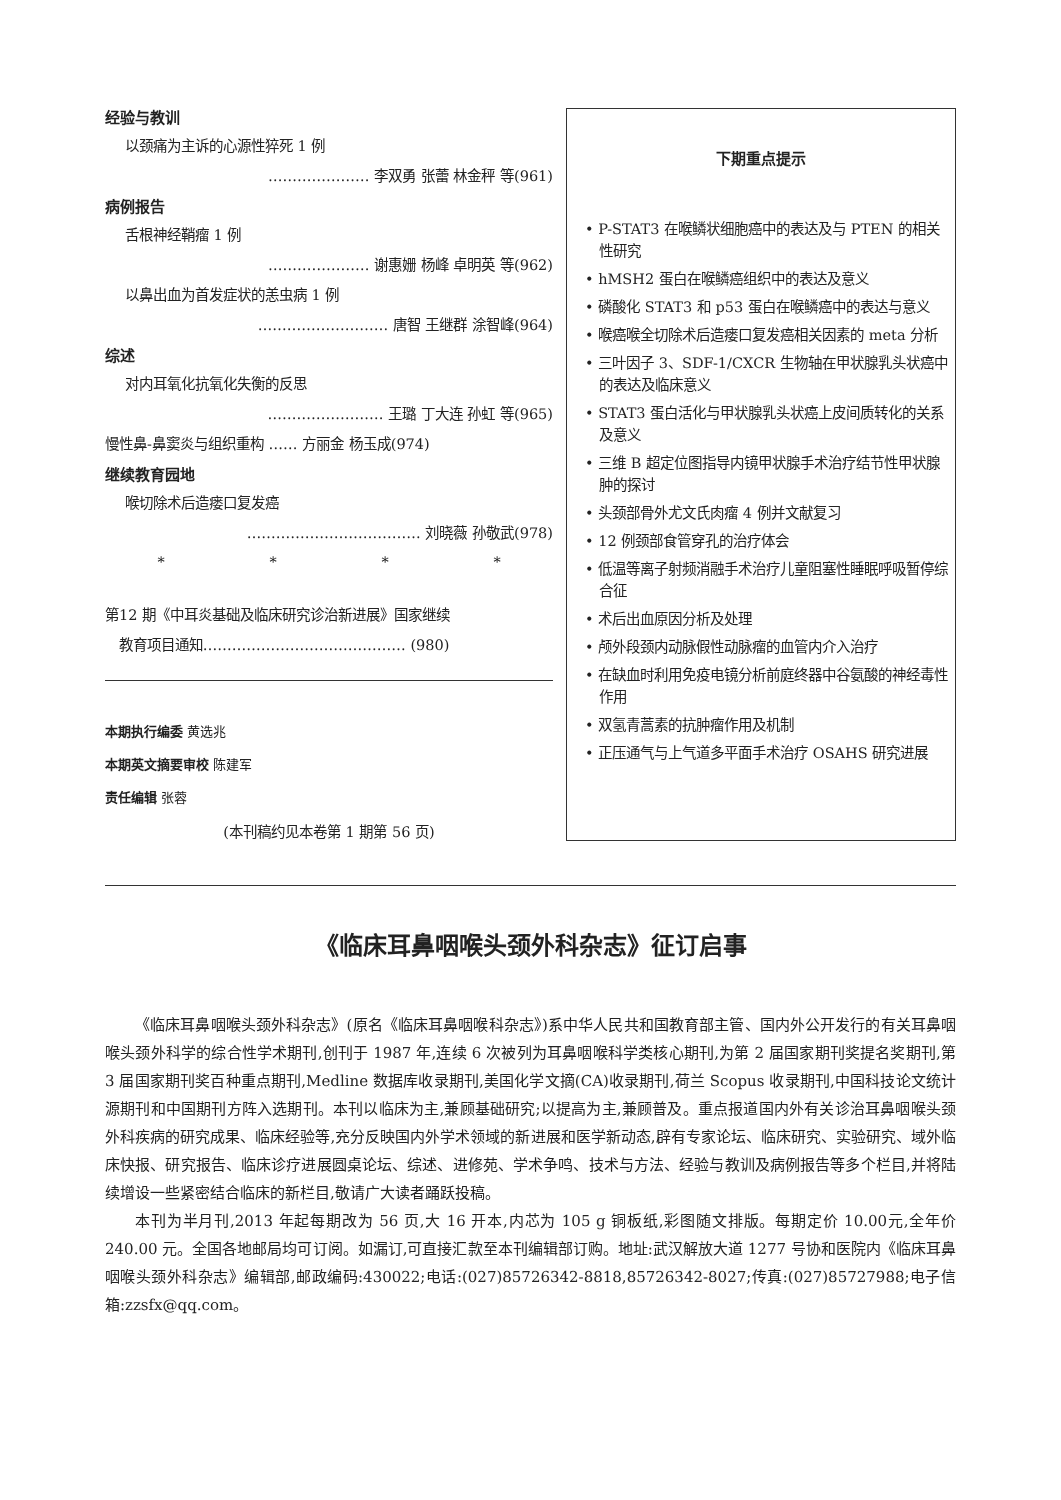经验与教训
以颈痛为主诉的心源性猝死 1 例
………………… 李双勇 张蕾 林金秤 等(961)
病例报告
舌根神经鞘瘤 1 例
………………… 谢惠姗 杨峰 卓明英 等(962)
以鼻出血为首发症状的恙虫病 1 例
……………………… 唐智 王继群 涂智峰(964)
综述
对内耳氧化抗氧化失衡的反思
…………………… 王璐 丁大连 孙虹 等(965)
慢性鼻-鼻窦炎与组织重构 …… 方丽金 杨玉成(974)
继续教育园地
喉切除术后造瘘口复发癌
……………………………… 刘晓薇 孙敬武(978)
* * * *
第12 期《中耳炎基础及临床研究诊治新进展》国家继续
教育项目通知…………………………………… (980)
本期执行编委 黄选兆
本期英文摘要审校 陈建军
责任编辑 张蓉
(本刊稿约见本卷第 1 期第 56 页)
下期重点提示
• P-STAT3 在喉鳞状细胞癌中的表达及与 PTEN 的相关性研究
• hMSH2 蛋白在喉鳞癌组织中的表达及意义
• 磷酸化 STAT3 和 p53 蛋白在喉鳞癌中的表达与意义
• 喉癌喉全切除术后造瘘口复发癌相关因素的 meta 分析
• 三叶因子 3、SDF-1/CXCR 生物轴在甲状腺乳头状癌中的表达及临床意义
• STAT3 蛋白活化与甲状腺乳头状癌上皮间质转化的关系及意义
• 三维 B 超定位图指导内镜甲状腺手术治疗结节性甲状腺肿的探讨
• 头颈部骨外尤文氏肉瘤 4 例并文献复习
• 12 例颈部食管穿孔的治疗体会
• 低温等离子射频消融手术治疗儿童阻塞性睡眠呼吸暂停综合征
• 术后出血原因分析及处理
• 颅外段颈内动脉假性动脉瘤的血管内介入治疗
• 在缺血时利用免疫电镜分析前庭终器中谷氨酸的神经毒性作用
• 双氢青蒿素的抗肿瘤作用及机制
• 正压通气与上气道多平面手术治疗 OSAHS 研究进展
《临床耳鼻咽喉头颈外科杂志》征订启事
《临床耳鼻咽喉头颈外科杂志》(原名《临床耳鼻咽喉科杂志》)系中华人民共和国教育部主管、国内外公开发行的有关耳鼻咽喉头颈外科学的综合性学术期刊,创刊于 1987 年,连续 6 次被列为耳鼻咽喉科学类核心期刊,为第 2 届国家期刊奖提名奖期刊,第 3 届国家期刊奖百种重点期刊,Medline 数据库收录期刊,美国化学文摘(CA)收录期刊,荷兰 Scopus 收录期刊,中国科技论文统计源期刊和中国期刊方阵入选期刊。本刊以临床为主,兼顾基础研究;以提高为主,兼顾普及。重点报道国内外有关诊治耳鼻咽喉头颈外科疾病的研究成果、临床经验等,充分反映国内外学术领域的新进展和医学新动态,辟有专家论坛、临床研究、实验研究、域外临床快报、研究报告、临床诊疗进展圆桌论坛、综述、进修苑、学术争鸣、技术与方法、经验与教训及病例报告等多个栏目,并将陆续增设一些紧密结合临床的新栏目,敬请广大读者踊跃投稿。
本刊为半月刊,2013 年起每期改为 56 页,大 16 开本,内芯为 105 g 铜板纸,彩图随文排版。每期定价 10.00元,全年价 240.00 元。全国各地邮局均可订阅。如漏订,可直接汇款至本刊编辑部订购。地址:武汉解放大道 1277 号协和医院内《临床耳鼻咽喉头颈外科杂志》编辑部,邮政编码:430022;电话:(027)85726342-8818,85726342-8027;传真:(027)85727988;电子信箱:zzsfx@qq.com。